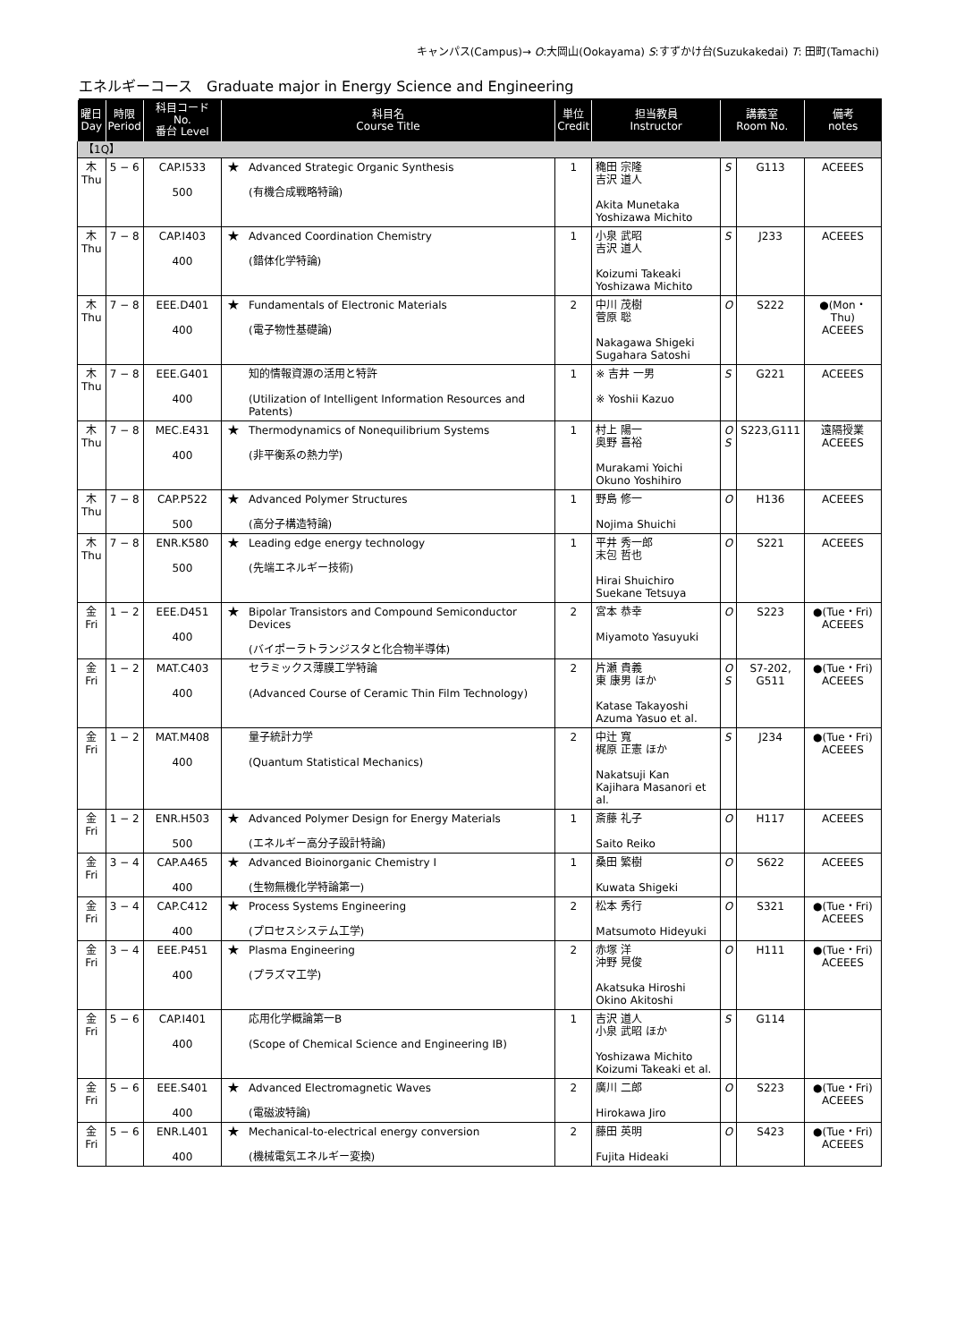キャンパス(Campus)→ O:大岡山(Ookayama) S:すずかけ台(Suzukakedai) T: 田町(Tamachi)
エネルギーコース　Graduate major in Energy Science and Engineering
| 曜日 Day | 時限 Period | 科目コード No. 番台 Level | 科目名 Course Title | | 単位 Credit | 担当教員 Instructor | 講義室 Room No. | | 備考 notes |
| --- | --- | --- | --- | --- | --- | --- | --- | --- | --- |
| 【1Q】 | | | | | | | | | |
| 木 Thu | 5 − 6 | CAP.I533 500 | ★ | Advanced Strategic Organic Synthesis (有機合成戦略特論) | 1 | 穐田 宗隆 吉沢 道人 Akita Munetaka Yoshizawa Michito | S | G113 | ACEEES |
| 木 Thu | 7 − 8 | CAP.I403 400 | ★ | Advanced Coordination Chemistry (錯体化学特論) | 1 | 小泉 武昭 吉沢 道人 Koizumi Takeaki Yoshizawa Michito | S | J233 | ACEEES |
| 木 Thu | 7 − 8 | EEE.D401 400 | ★ | Fundamentals of Electronic Materials (電子物性基礎論) | 2 | 中川 茂樹 菅原 聡 Nakagawa Shigeki Sugahara Satoshi | O | S222 | ●(Mon・Thu) ACEEES |
| 木 Thu | 7 − 8 | EEE.G401 400 | | 知的情報資源の活用と特許 (Utilization of Intelligent Information Resources and Patents) | 1 | ※ 吉井 一男 ※ Yoshii Kazuo | S | G221 | ACEEES |
| 木 Thu | 7 − 8 | MEC.E431 400 | ★ | Thermodynamics of Nonequilibrium Systems (非平衡系の熱力学) | 1 | 村上 陽一 奥野 喜裕 Murakami Yoichi Okuno Yoshihiro | O S | S223,G111 | 遠隔授業 ACEEES |
| 木 Thu | 7 − 8 | CAP.P522 500 | ★ | Advanced Polymer Structures (高分子構造特論) | 1 | 野島 修一 Nojima Shuichi | O | H136 | ACEEES |
| 木 Thu | 7 − 8 | ENR.K580 500 | ★ | Leading edge energy technology (先端エネルギー技術) | 1 | 平井 秀一郎 末包 哲也 Hirai Shuichiro Suekane Tetsuya | O | S221 | ACEEES |
| 金 Fri | 1 − 2 | EEE.D451 400 | ★ | Bipolar Transistors and Compound Semiconductor Devices (バイポーラトランジスタと化合物半導体) | 2 | 宮本 恭幸 Miyamoto Yasuyuki | O | S223 | ●(Tue・Fri) ACEEES |
| 金 Fri | 1 − 2 | MAT.C403 400 | | セラミックス薄膜工学特論 (Advanced Course of Ceramic Thin Film Technology) | 2 | 片瀬 貴義 東 康男 ほか Katase Takayoshi Azuma Yasuo et al. | O S | S7-202, G511 | ●(Tue・Fri) ACEEES |
| 金 Fri | 1 − 2 | MAT.M408 400 | | 量子統計力学 (Quantum Statistical Mechanics) | 2 | 中辻 寬 梶原 正憲 ほか Nakatsuji Kan Kajihara Masanori et al. | S | J234 | ●(Tue・Fri) ACEEES |
| 金 Fri | 1 − 2 | ENR.H503 500 | ★ | Advanced Polymer Design for Energy Materials (エネルギー高分子設計特論) | 1 | 斎藤 礼子 Saito Reiko | O | H117 | ACEEES |
| 金 Fri | 3 − 4 | CAP.A465 400 | ★ | Advanced Bioinorganic Chemistry I (生物無機化学特論第一) | 1 | 桑田 繁樹 Kuwata Shigeki | O | S622 | ACEEES |
| 金 Fri | 3 − 4 | CAP.C412 400 | ★ | Process Systems Engineering (プロセスシステム工学) | 2 | 松本 秀行 Matsumoto Hideyuki | O | S321 | ●(Tue・Fri) ACEEES |
| 金 Fri | 3 − 4 | EEE.P451 400 | ★ | Plasma Engineering (プラズマ工学) | 2 | 赤塚 洋 沖野 晃俊 Akatsuka Hiroshi Okino Akitoshi | O | H111 | ●(Tue・Fri) ACEEES |
| 金 Fri | 5 − 6 | CAP.I401 400 | | 応用化学概論第一B (Scope of Chemical Science and Engineering IB) | 1 | 吉沢 道人 小泉 武昭 ほか Yoshizawa Michito Koizumi Takeaki et al. | S | G114 | |
| 金 Fri | 5 − 6 | EEE.S401 400 | ★ | Advanced Electromagnetic Waves (電磁波特論) | 2 | 廣川 二郎 Hirokawa Jiro | O | S223 | ●(Tue・Fri) ACEEES |
| 金 Fri | 5 − 6 | ENR.L401 400 | ★ | Mechanical-to-electrical energy conversion (機械電気エネルギー変換) | 2 | 藤田 英明 Fujita Hideaki | O | S423 | ●(Tue・Fri) ACEEES |